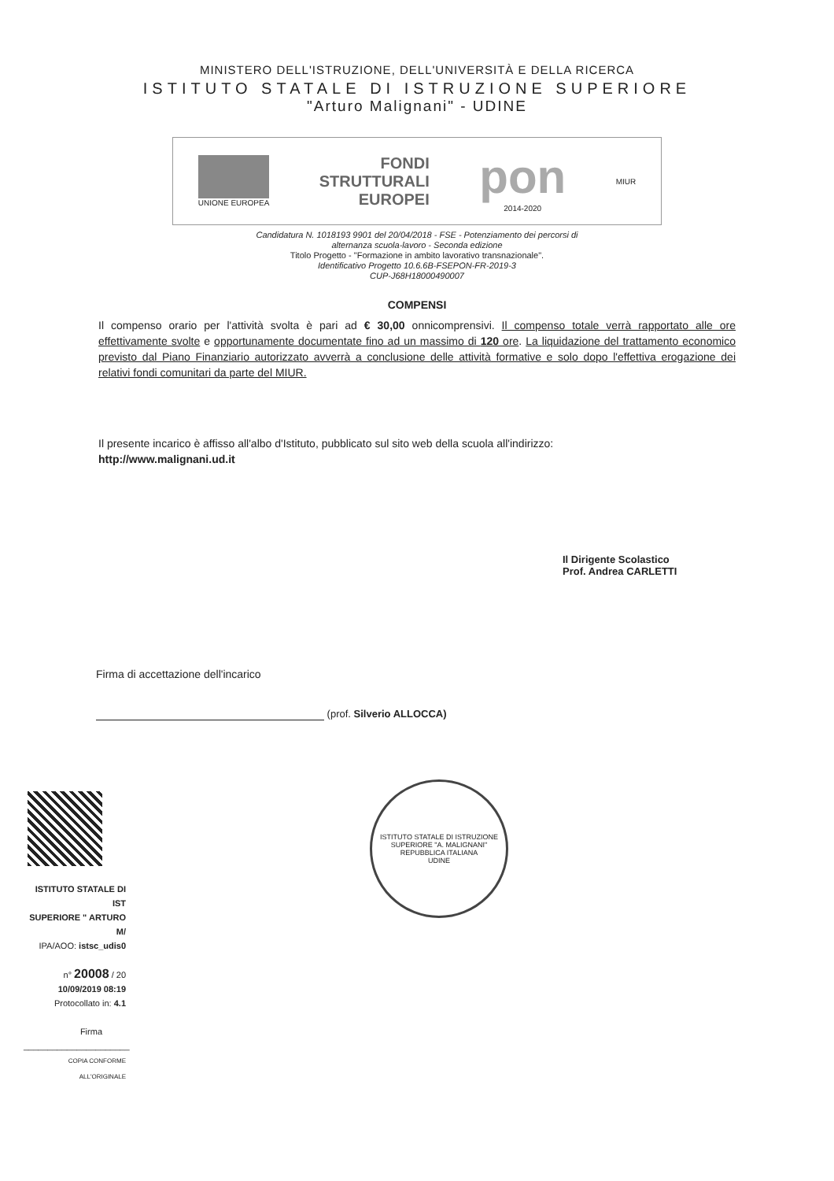MINISTERO DELL'ISTRUZIONE, DELL'UNIVERSITÀ E DELLA RICERCA
ISTITUTO STATALE DI ISTRUZIONE SUPERIORE
"Arturo Malignani" - UDINE
UNIONE EUROPEA
FONDI
STRUTTURALI
EUROPEI
pon
2014-2020
MIUR
Candidatura N. 1018193 9901 del 20/04/2018 - FSE - Potenziamento dei percorsi di
alternanza scuola-lavoro - Seconda edizione
Titolo Progetto - "Formazione in ambito lavorativo transnazionale".
Identificativo Progetto 10.6.6B-FSEPON-FR-2019-3
CUP-J68H18000490007
COMPENSI
Il compenso orario per l'attività svolta è pari ad € 30,00 onnicomprensivi. Il compenso totale verrà rapportato alle ore effettivamente svolte e opportunamente documentate fino ad un massimo di 120 ore. La liquidazione del trattamento economico previsto dal Piano Finanziario autorizzato avverrà a conclusione delle attività formative e solo dopo l'effettiva erogazione dei relativi fondi comunitari da parte del MIUR.
Il presente incarico è affisso all'albo d'Istituto, pubblicato sul sito web della scuola all'indirizzo:
http://www.malignani.ud.it
Il Dirigente Scolastico
Prof. Andrea CARLETTI
Firma di accettazione dell'incarico
(prof. Silverio ALLOCCA)
ISTITUTO STATALE DI IST
SUPERIORE " ARTURO M/
IPA/AOO: istsc_udis0
n° 20008 / 20
10/09/2019 08:19
Protocollato in: 4.1
Firma
______________________
COPIA CONFORME ALL'ORIGINALE
ISTITUTO STATALE DI ISTRUZIONE SUPERIORE "A. MALIGNANI"
REPUBBLICA ITALIANA
UDINE